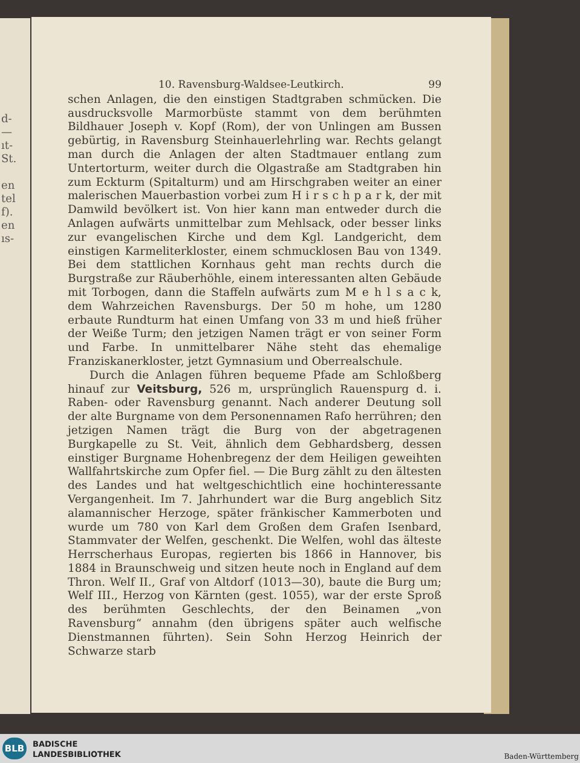d-
—
ıt-
St.
en
tel
f).
en
ıs-
10. Ravensburg-Waldsee-Leutkirch. 99
schen Anlagen, die den einstigen Stadtgraben schmücken. Die ausdrucksvolle Marmorbüste stammt von dem berühmten Bildhauer Joseph v. Kopf (Rom), der von Unlingen am Bussen gebürtig, in Ravensburg Steinhauerlehrling war. Rechts gelangt man durch die Anlagen der alten Stadtmauer entlang zum Untertorturm, weiter durch die Olgastraße am Stadtgraben hin zum Eckturm (Spitalturm) und am Hirschgraben weiter an einer malerischen Mauerbastion vorbei zum H i r s c h p a r k, der mit Damwild bevölkert ist. Von hier kann man entweder durch die Anlagen aufwärts unmittelbar zum Mehlsack, oder besser links zur evangelischen Kirche und dem Kgl. Landgericht, dem einstigen Karmeliterkloster, einem schmucklosen Bau von 1349. Bei dem stattlichen Kornhaus geht man rechts durch die Burgstraße zur Räuberhöhle, einem interessanten alten Gebäude mit Torbogen, dann die Staffeln aufwärts zum M e h l s a c k, dem Wahrzeichen Ravensburgs. Der 50 m hohe, um 1280 erbaute Rundturm hat einen Umfang von 33 m und hieß früher der Weiße Turm; den jetzigen Namen trägt er von seiner Form und Farbe. In unmittelbarer Nähe steht das ehemalige Franziskanerkloster, jetzt Gymnasium und Oberrealschule.
Durch die Anlagen führen bequeme Pfade am Schloßberg hinauf zur Veitsburg, 526 m, ursprünglich Rauenspurg d. i. Raben- oder Ravensburg genannt. Nach anderer Deutung soll der alte Burgname von dem Personennamen Rafo herrühren; den jetzigen Namen trägt die Burg von der abgetragenen Burgkapelle zu St. Veit, ähnlich dem Gebhardsberg, dessen einstiger Burgname Hohenbregenz der dem Heiligen geweihten Wallfahrtskirche zum Opfer fiel. — Die Burg zählt zu den ältesten des Landes und hat weltgeschichtlich eine hochinteressante Vergangenheit. Im 7. Jahrhundert war die Burg angeblich Sitz alamannischer Herzoge, später fränkischer Kammerboten und wurde um 780 von Karl dem Großen dem Grafen Isenbard, Stammvater der Welfen, geschenkt. Die Welfen, wohl das älteste Herrscherhaus Europas, regierten bis 1866 in Hannover, bis 1884 in Braunschweig und sitzen heute noch in England auf dem Thron. Welf II., Graf von Altdorf (1013—30), baute die Burg um; Welf III., Herzog von Kärnten (gest. 1055), war der erste Sproß des berühmten Geschlechts, der den Beinamen „von Ravensburg“ annahm (den übrigens später auch welfische Dienstmannen führten). Sein Sohn Herzog Heinrich der Schwarze starb
BLB
BADISCHE
LANDESBIBLIOTHEK
Baden-Württemberg